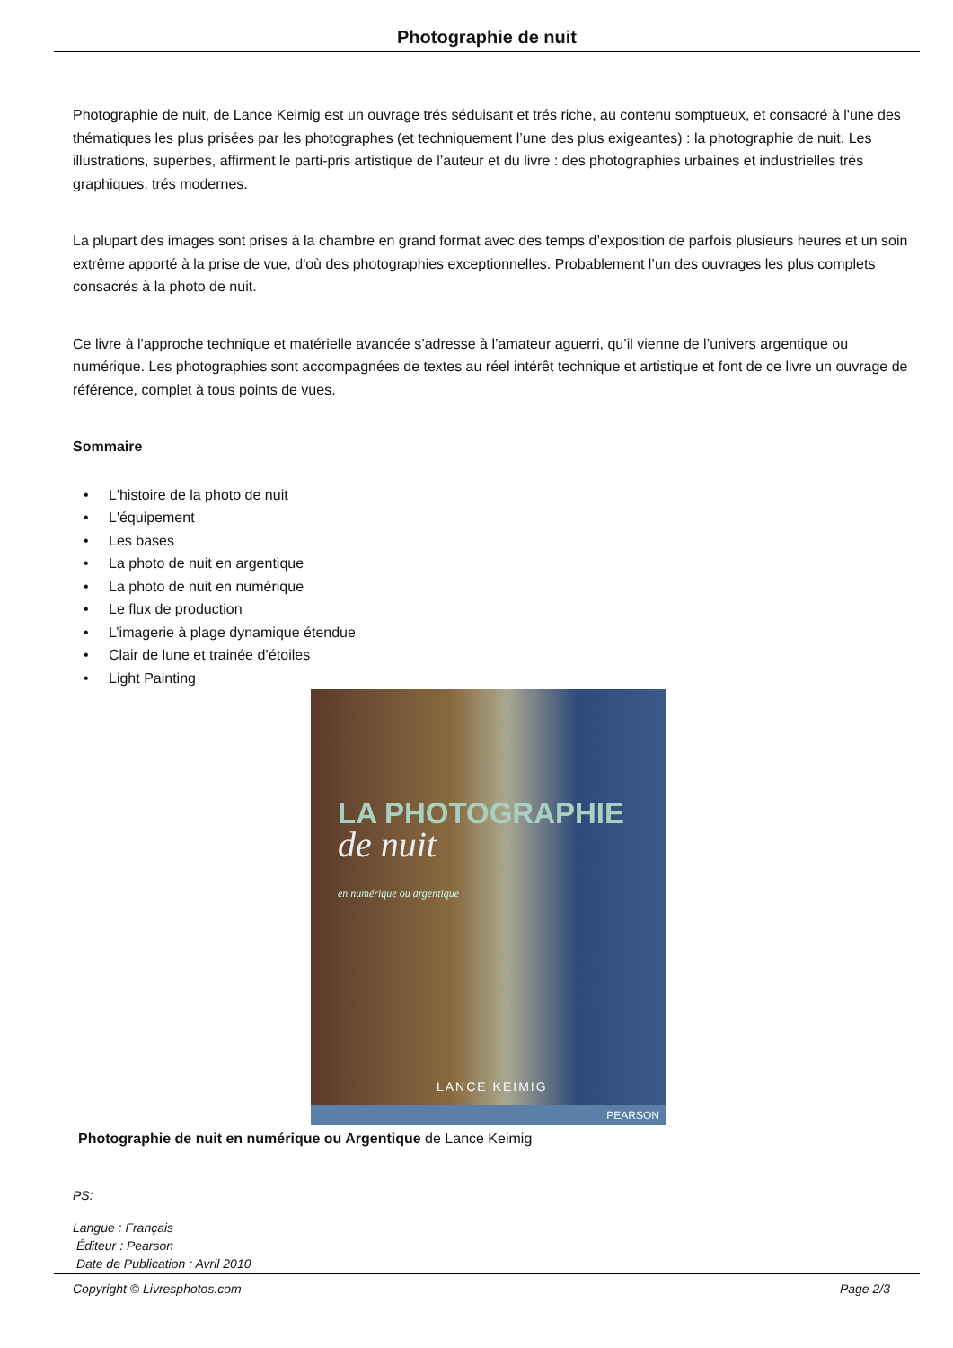Photographie de nuit
Photographie de nuit, de Lance Keimig est un ouvrage trés séduisant et trés riche, au contenu somptueux, et consacré à l'une des thématiques les plus prisées par les photographes (et techniquement l’une des plus exigeantes) : la photographie de nuit. Les illustrations, superbes, affirment le parti-pris artistique de l’auteur et du livre : des photographies urbaines et industrielles trés graphiques, trés modernes.
La plupart des images sont prises à la chambre en grand format avec des temps d’exposition de parfois plusieurs heures et un soin extrême apporté à la prise de vue, d'où des photographies exceptionnelles. Probablement l’un des ouvrages les plus complets consacrés à la photo de nuit.
Ce livre à l'approche technique et matérielle avancée s’adresse à l’amateur aguerri, qu’il vienne de l’univers argentique ou numérique. Les photographies sont accompagnées de textes au réel intérêt technique et artistique et font de ce livre un ouvrage de référence, complet à tous points de vues.
Sommaire
• L'histoire de la photo de nuit
• L'équipement
• Les bases
• La photo de nuit en argentique
• La photo de nuit en numérique
• Le flux de production
• L’imagerie à plage dynamique étendue
• Clair de lune et trainée d’étoiles
• Light Painting
LA PHOTOGRAPHIE
de nuit
en numérique ou argentique
LANCE KEIMIG
PEARSON
Photographie de nuit en numérique ou Argentique de Lance Keimig
PS:
Langue : Français
Éditeur : Pearson
Date de Publication : Avril 2010
Copyright © Livresphotos.com Page 2/3